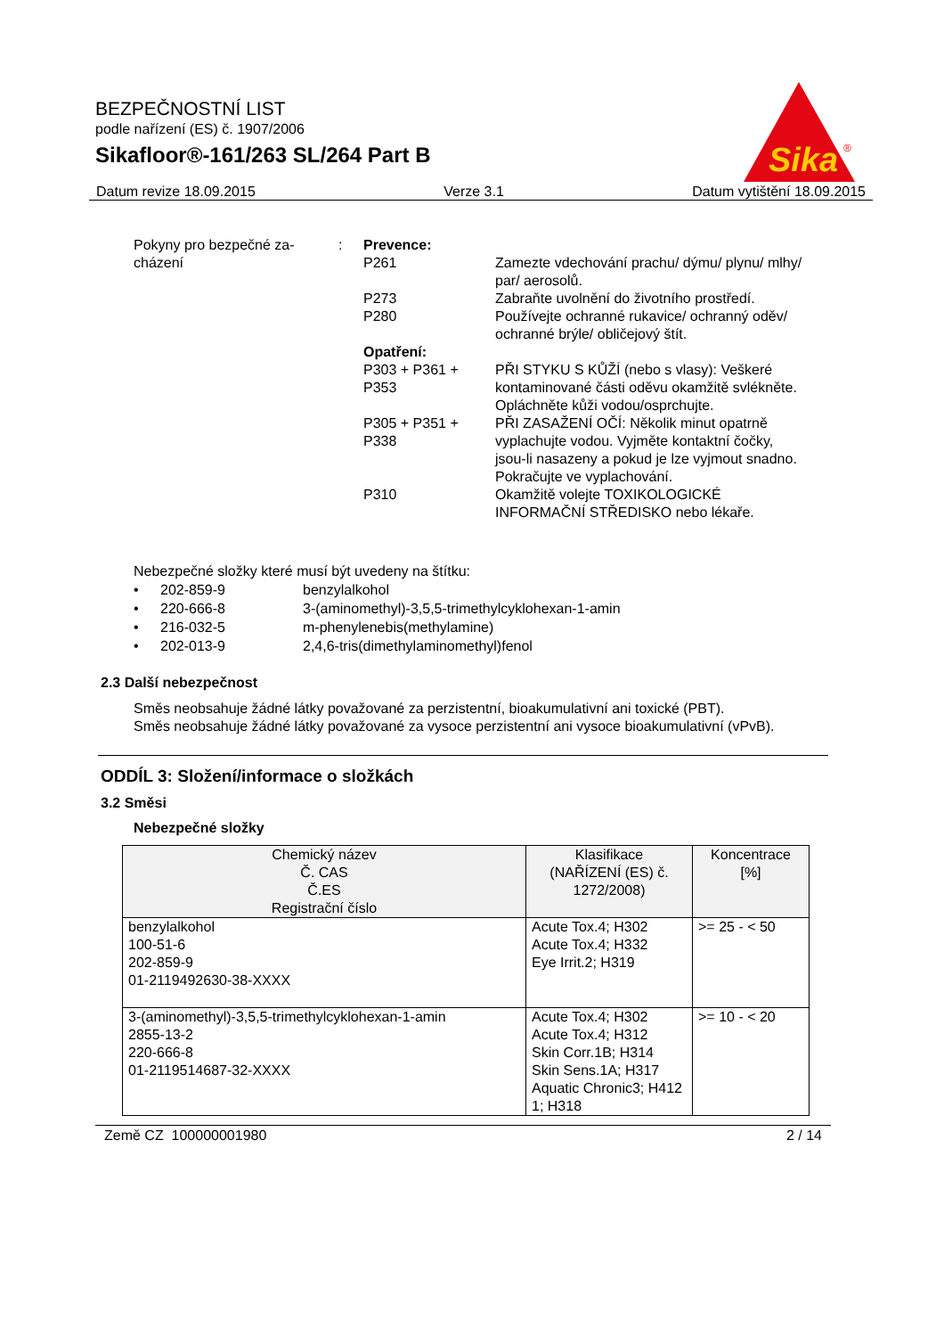BEZPEČNOSTNÍ LIST
podle nařízení (ES) č. 1907/2006
Sikafloor®-161/263 SL/264 Part B
Sika
®
Datum revize 18.09.2015 Verze 3.1 Datum vytištění 18.09.2015
Pokyny pro bezpečné za-
cházení
: Prevence:
P261 Zamezte vdechování prachu/ dýmu/ plynu/ mlhy/ par/ aerosolů.
P273 Zabraňte uvolnění do životního prostředí.
P280 Používejte ochranné rukavice/ ochranný oděv/ ochranné brýle/ obličejový štít.
Opatření:
P303 + P361 + P353
PŘI STYKU S KŮŽÍ (nebo s vlasy): Veškeré kontaminované části oděvu okamžitě svlékněte. Opláchněte kůži vodou/osprchujte.
P305 + P351 + P338
PŘI ZASAŽENÍ OČÍ: Několik minut opatrně vyplachujte vodou. Vyjměte kontaktní čočky, jsou-li nasazeny a pokud je lze vyjmout snadno. Pokračujte ve vyplachování.
P310 Okamžitě volejte TOXIKOLOGICKÉ INFORMAČNÍ STŘEDISKO nebo lékaře.
Nebezpečné složky které musí být uvedeny na štítku:
• 202-859-9 benzylalkohol
• 220-666-8 3-(aminomethyl)-3,5,5-trimethylcyklohexan-1-amin
• 216-032-5 m-phenylenebis(methylamine)
• 202-013-9 2,4,6-tris(dimethylaminomethyl)fenol
2.3 Další nebezpečnost
Směs neobsahuje žádné látky považované za perzistentní, bioakumulativní ani toxické (PBT).
Směs neobsahuje žádné látky považované za vysoce perzistentní ani vysoce bioakumulativní (vPvB).
ODDÍL 3: Složení/informace o složkách
3.2 Směsi
Nebezpečné složky
| Chemický název Č. CAS Č.ES Registrační číslo | Klasifikace (NAŘÍZENÍ (ES) č. 1272/2008) | Koncentrace [%] |
| --- | --- | --- |
| benzylalkohol 100-51-6 202-859-9 01-2119492630-38-XXXX | Acute Tox.4; H302 Acute Tox.4; H332 Eye Irrit.2; H319 | >= 25 - < 50 |
| 3-(aminomethyl)-3,5,5-trimethylcyklohexan-1-amin 2855-13-2 220-666-8 01-2119514687-32-XXXX | Acute Tox.4; H302 Acute Tox.4; H312 Skin Corr.1B; H314 Skin Sens.1A; H317 Aquatic Chronic3; H412 1; H318 | >= 10 - < 20 |
Země CZ 100000001980 2 / 14